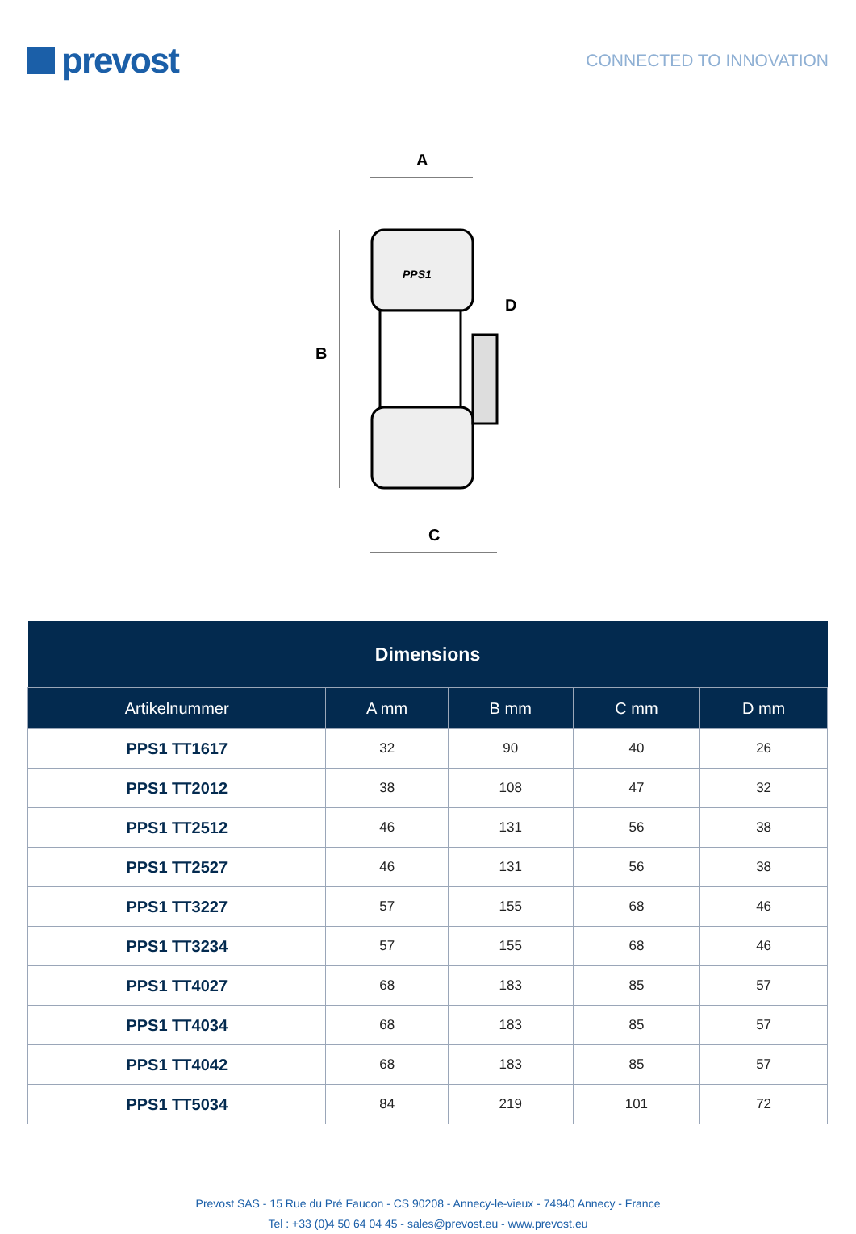prevost
CONNECTED TO INNOVATION
A
B
PPS1
D
C
| Dimensions | | | | |
| --- | --- | --- | --- | --- |
| Artikelnummer | A mm | B mm | C mm | D mm |
| PPS1 TT1617 | 32 | 90 | 40 | 26 |
| PPS1 TT2012 | 38 | 108 | 47 | 32 |
| PPS1 TT2512 | 46 | 131 | 56 | 38 |
| PPS1 TT2527 | 46 | 131 | 56 | 38 |
| PPS1 TT3227 | 57 | 155 | 68 | 46 |
| PPS1 TT3234 | 57 | 155 | 68 | 46 |
| PPS1 TT4027 | 68 | 183 | 85 | 57 |
| PPS1 TT4034 | 68 | 183 | 85 | 57 |
| PPS1 TT4042 | 68 | 183 | 85 | 57 |
| PPS1 TT5034 | 84 | 219 | 101 | 72 |
Prevost SAS - 15 Rue du Pré Faucon - CS 90208 - Annecy-le-vieux - 74940 Annecy - France
Tel : +33 (0)4 50 64 04 45 - sales@prevost.eu - www.prevost.eu